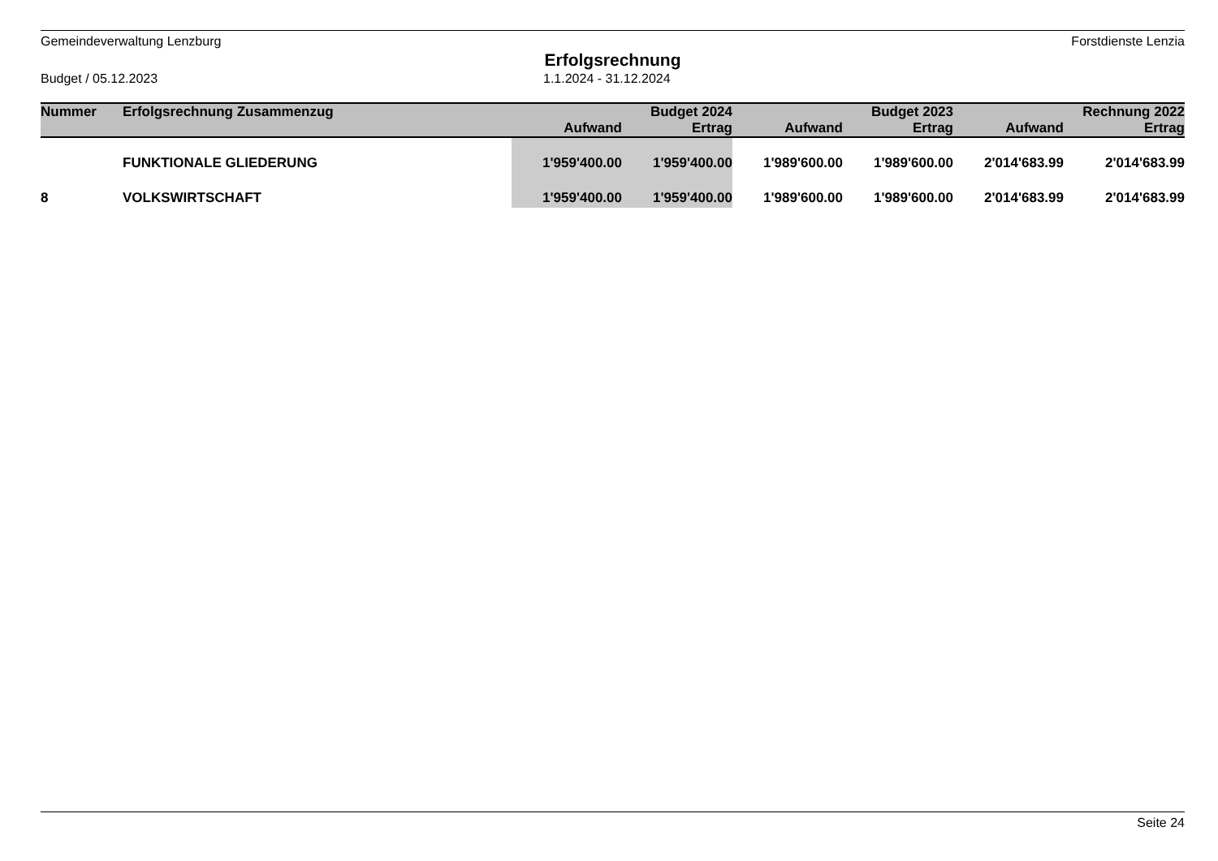Gemeindeverwaltung Lenzburg Forstdienste Lenzia
Erfolgsrechnung
Budget / 05.12.2023 1.1.2024 - 31.12.2024
| Nummer | Erfolgsrechnung Zusammenzug | | Budget 2024 | | Budget 2023 | | Rechnung 2022 |
| --- | --- | --- | --- | --- | --- | --- | --- |
| | | Aufwand | Ertrag | Aufwand | Ertrag | Aufwand | Ertrag |
| | FUNKTIONALE GLIEDERUNG | 1'959'400.00 | 1'959'400.00 | 1'989'600.00 | 1'989'600.00 | 2'014'683.99 | 2'014'683.99 |
| 8 | VOLKSWIRTSCHAFT | 1'959'400.00 | 1'959'400.00 | 1'989'600.00 | 1'989'600.00 | 2'014'683.99 | 2'014'683.99 |
Seite 24